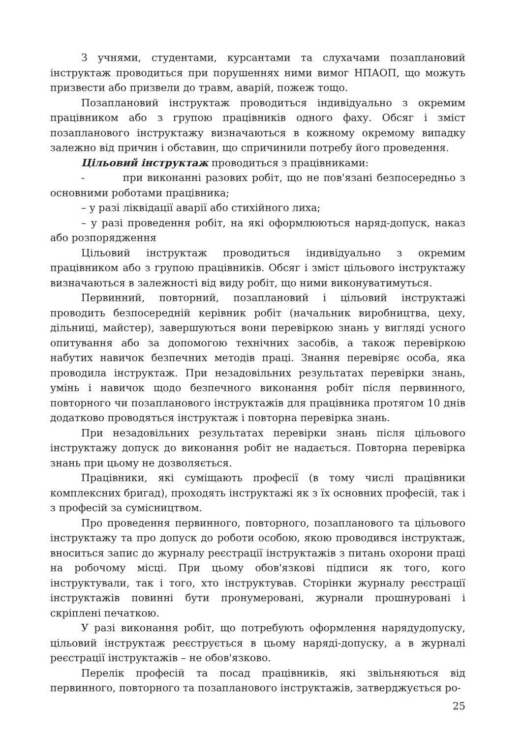З учнями, студентами, курсантами та слухачами позаплановий інструктаж проводиться при порушеннях ними вимог НПАОП, що можуть призвести або призвели до травм, аварій, пожеж тощо.
Позаплановий інструктаж проводиться індивідуально з окремим працівником або з групою працівників одного фаху. Обсяг і зміст позапланового інструктажу визначаються в кожному окремому випадку залежно від причин і обставин, що спричинили потребу його проведення.
Цільовий інструктаж проводиться з працівниками:
- при виконанні разових робіт, що не пов'язані безпосередньо з основними роботами працівника;
– у разі ліквідації аварії або стихійного лиха;
– у разі проведення робіт, на які оформлюються наряд-допуск, наказ або розпорядження
Цільовий інструктаж проводиться індивідуально з окремим працівником або з групою працівників. Обсяг і зміст цільового інструктажу визначаються в залежності від виду робіт, що ними виконуватимуться.
Первинний, повторний, позаплановий і цільовий інструктажі проводить безпосередній керівник робіт (начальник виробництва, цеху, дільниці, майстер), завершуються вони перевіркою знань у вигляді усного опитування або за допомогою технічних засобів, а також перевіркою набутих навичок безпечних методів праці. Знання перевіряє особа, яка проводила інструктаж. При незадовільних результатах перевірки знань, умінь і навичок щодо безпечного виконання робіт після первинного, повторного чи позапланового інструктажів для працівника протягом 10 днів додатково проводяться інструктаж і повторна перевірка знань.
При незадовільних результатах перевірки знань після цільового інструктажу допуск до виконання робіт не надається. Повторна перевірка знань при цьому не дозволяється.
Працівники, які суміщають професії (в тому числі працівники комплексних бригад), проходять інструктажі як з їх основних професій, так і з професій за сумісництвом.
Про проведення первинного, повторного, позапланового та цільового інструктажу та про допуск до роботи особою, якою проводився інструктаж, вноситься запис до журналу реєстрації інструктажів з питань охорони праці на робочому місці. При цьому обов'язкові підписи як того, кого інструктували, так і того, хто інструктував. Сторінки журналу реєстрації інструктажів повинні бути пронумеровані, журнали прошнуровані і скріплені печаткою.
У разі виконання робіт, що потребують оформлення нарядудопуску, цільовий інструктаж реєструється в цьому наряді-допуску, а в журналі реєстрації інструктажів – не обов'язково.
Перелік професій та посад працівників, які звільняються від первинного, повторного та позапланового інструктажів, затверджується ро-
25